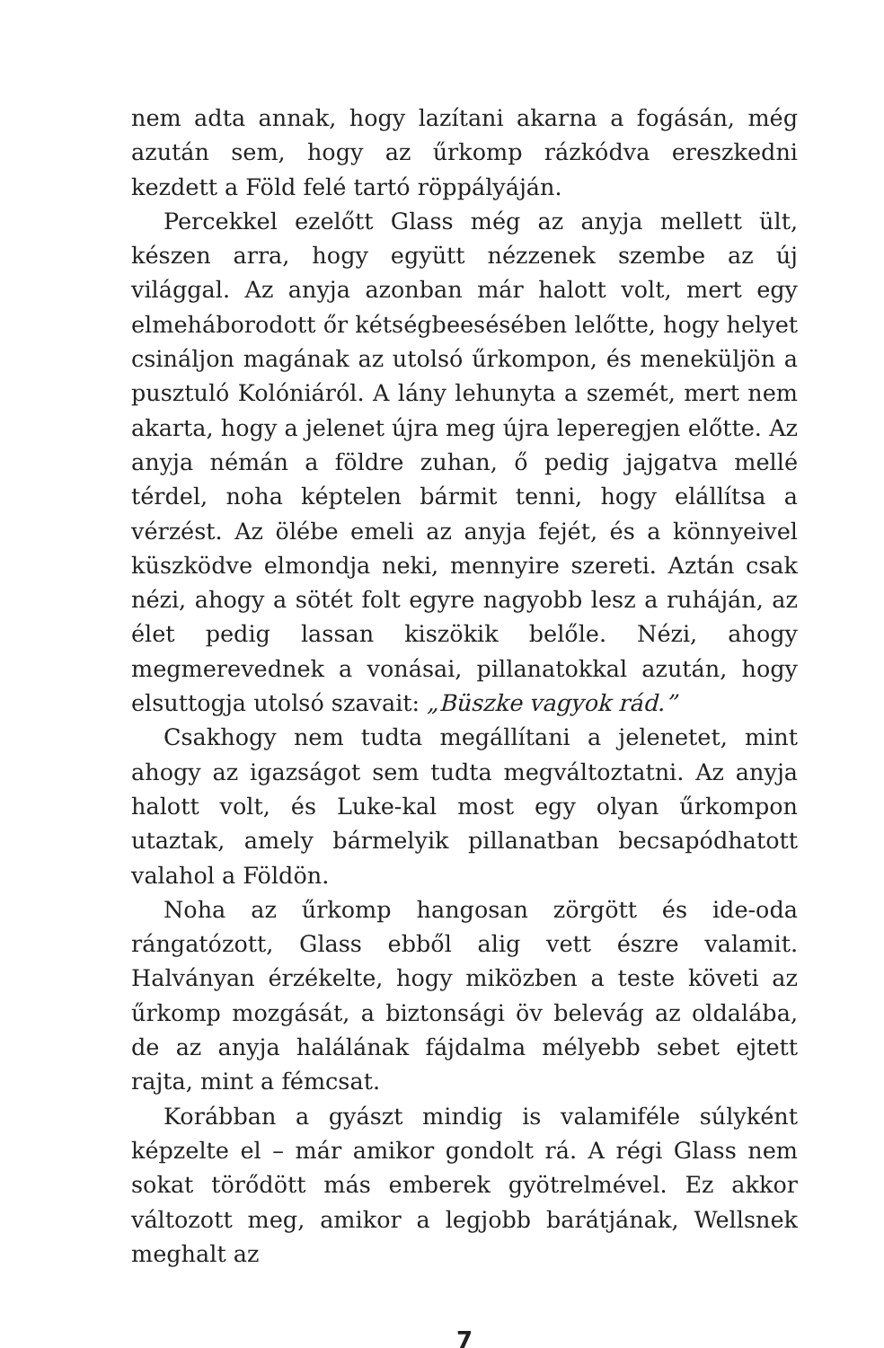nem adta annak, hogy lazítani akarna a fogásán, még azután sem, hogy az űrkomp rázkódva ereszkedni kezdett a Föld felé tartó röppályáján.
Percekkel ezelőtt Glass még az anyja mellett ült, készen arra, hogy együtt nézzenek szembe az új világgal. Az anyja azonban már halott volt, mert egy elmeháborodott őr kétségbeesésében lelőtte, hogy helyet csináljon magának az utolsó űrkompon, és meneküljön a pusztuló Kolóniáról. A lány lehunyta a szemét, mert nem akarta, hogy a jelenet újra meg újra leperegjen előtte. Az anyja némán a földre zuhan, ő pedig jajgatva mellé térdel, noha képtelen bármit tenni, hogy elállítsa a vérzést. Az ölébe emeli az anyja fejét, és a könnyeivel küszködve elmondja neki, mennyire szereti. Aztán csak nézi, ahogy a sötét folt egyre nagyobb lesz a ruháján, az élet pedig lassan kiszökik belőle. Nézi, ahogy megmerevednek a vonásai, pillanatokkal azután, hogy elsuttogja utolsó szavait: „Büszke vagyok rád.”
Csakhogy nem tudta megállítani a jelenetet, mint ahogy az igazságot sem tudta megváltoztatni. Az anyja halott volt, és Luke-kal most egy olyan űrkompon utaztak, amely bármelyik pillanatban becsapódhatott valahol a Földön.
Noha az űrkomp hangosan zörgött és ide-oda rángatózott, Glass ebből alig vett észre valamit. Halványan érzékelte, hogy miközben a teste követi az űrkomp mozgását, a biztonsági öv belevág az oldalába, de az anyja halálának fájdalma mélyebb sebet ejtett rajta, mint a fémcsat.
Korábban a gyászt mindig is valamiféle súlyként képzelte el – már amikor gondolt rá. A régi Glass nem sokat törődött más emberek gyötrelmével. Ez akkor változott meg, amikor a legjobb barátjának, Wellsnek meghalt az
7